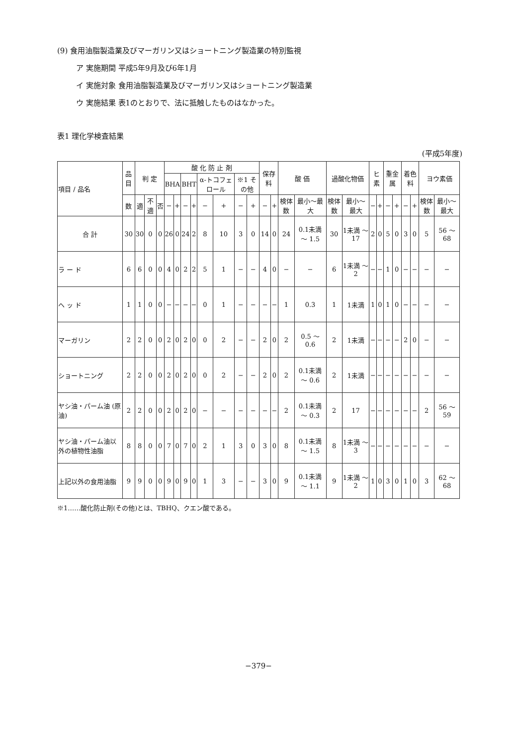(9) 食用油脂製造業及びマーガリン又はショートニング製造業の特別監視
ア 実施期間 平成5年9月及び6年1月
イ 実施対象 食用油脂製造業及びマーガリン又はショートニング製造業
ウ 実施結果 表1のとおりで、法に抵触したものはなかった。
表1 理化学検査結果
(平成5年度)
| 項目 / 品名 | 品目 | 判 定 | | | 酸 化 防 止 剤 | | | | | | | | 保存料 | | 酸 価 | | 過酸化物価 | | ヒ素 | | 重金属 | | 着色料 | | ヨウ素価 | |
| --- | --- | --- | --- | --- | --- | --- | --- | --- | --- | --- | --- | --- | --- | --- | --- | --- | --- | --- | --- | --- | --- | --- | --- | --- | --- | --- |
| | | | | | BHA | | BHT | | α-トコフェロール | | ※1 その他 | | | | | | | | | | | | | | | |
| | 数 | 適 | 不適 | 否 | − | + | − | + | − | + | − | + | − | + | 検体数 | 最小〜最大 | 検体数 | 最小〜最大 | − | + | − | + | − | + | 検体数 | 最小〜最大 |
| 合 計 | 30 | 30 | 0 | 0 | 26 | 0 | 24 | 2 | 8 | 10 | 3 | 0 | 14 | 0 | 24 | 0.1未満 〜 1.5 | 30 | 1未満 〜 17 | 2 | 0 | 5 | 0 | 3 | 0 | 5 | 56 〜 68 |
| ラ ー ド | 6 | 6 | 0 | 0 | 4 | 0 | 2 | 2 | 5 | 1 | − | − | 4 | 0 | − | − | 6 | 1未満 〜 2 | − | − | 1 | 0 | − | − | − | − |
| ヘ ッ ド | 1 | 1 | 0 | 0 | − | − | − | − | 0 | 1 | − | − | − | − | 1 | 0.3 | 1 | 1未満 | 1 | 0 | 1 | 0 | − | − | − | − |
| マーガリン | 2 | 2 | 0 | 0 | 2 | 0 | 2 | 0 | 0 | 2 | − | − | 2 | 0 | 2 | 0.5 〜 0.6 | 2 | 1未満 | − | − | − | − | 2 | 0 | − | − |
| ショートニング | 2 | 2 | 0 | 0 | 2 | 0 | 2 | 0 | 0 | 2 | − | − | 2 | 0 | 2 | 0.1未満 〜 0.6 | 2 | 1未満 | − | − | − | − | − | − | − | − |
| ヤシ油・パーム油 (原油) | 2 | 2 | 0 | 0 | 2 | 0 | 2 | 0 | − | − | − | − | − | − | 2 | 0.1未満 〜 0.3 | 2 | 17 | − | − | − | − | − | − | 2 | 56 〜 59 |
| ヤシ油・パーム油以外の植物性油脂 | 8 | 8 | 0 | 0 | 7 | 0 | 7 | 0 | 2 | 1 | 3 | 0 | 3 | 0 | 8 | 0.1未満 〜 1.5 | 8 | 1未満 〜 3 | − | − | − | − | − | − | − | − |
| 上記以外の食用油脂 | 9 | 9 | 0 | 0 | 9 | 0 | 9 | 0 | 1 | 3 | − | − | 3 | 0 | 9 | 0.1未満 〜 1.1 | 9 | 1未満 〜 2 | 1 | 0 | 3 | 0 | 1 | 0 | 3 | 62 〜 68 |
※1……酸化防止剤(その他)とは、TBHQ、クエン酸である。
−379−